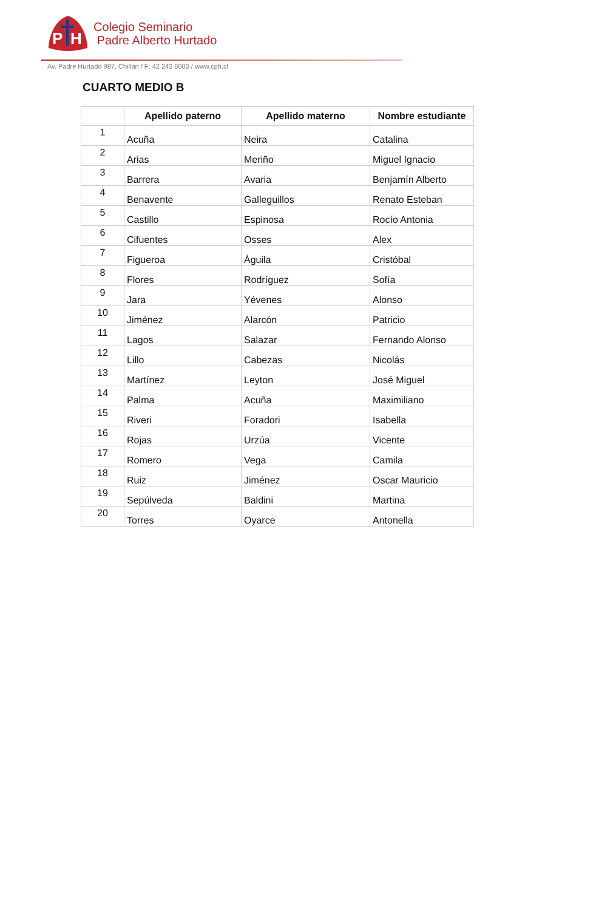P
H
Colegio Seminario
Padre Alberto Hurtado
Av. Padre Hurtado 987, Chillán / F: 42 243 6000 / www.cph.cl
CUARTO MEDIO B
| | Apellido paterno | Apellido materno | Nombre estudiante |
| --- | --- | --- | --- |
| 1 | Acuña | Neira | Catalina |
| 2 | Arias | Meriño | Miguel Ignacio |
| 3 | Barrera | Avaria | Benjamín Alberto |
| 4 | Benavente | Galleguillos | Renato Esteban |
| 5 | Castillo | Espinosa | Rocío Antonia |
| 6 | Cifuentes | Osses | Alex |
| 7 | Figueroa | Águila | Cristóbal |
| 8 | Flores | Rodríguez | Sofía |
| 9 | Jara | Yévenes | Alonso |
| 10 | Jiménez | Alarcón | Patricio |
| 11 | Lagos | Salazar | Fernando Alonso |
| 12 | Lillo | Cabezas | Nicolás |
| 13 | Martínez | Leyton | José Miguel |
| 14 | Palma | Acuña | Maximiliano |
| 15 | Riveri | Foradori | Isabella |
| 16 | Rojas | Urzúa | Vicente |
| 17 | Romero | Vega | Camila |
| 18 | Ruiz | Jiménez | Oscar Mauricio |
| 19 | Sepúlveda | Baldini | Martina |
| 20 | Torres | Oyarce | Antonella |